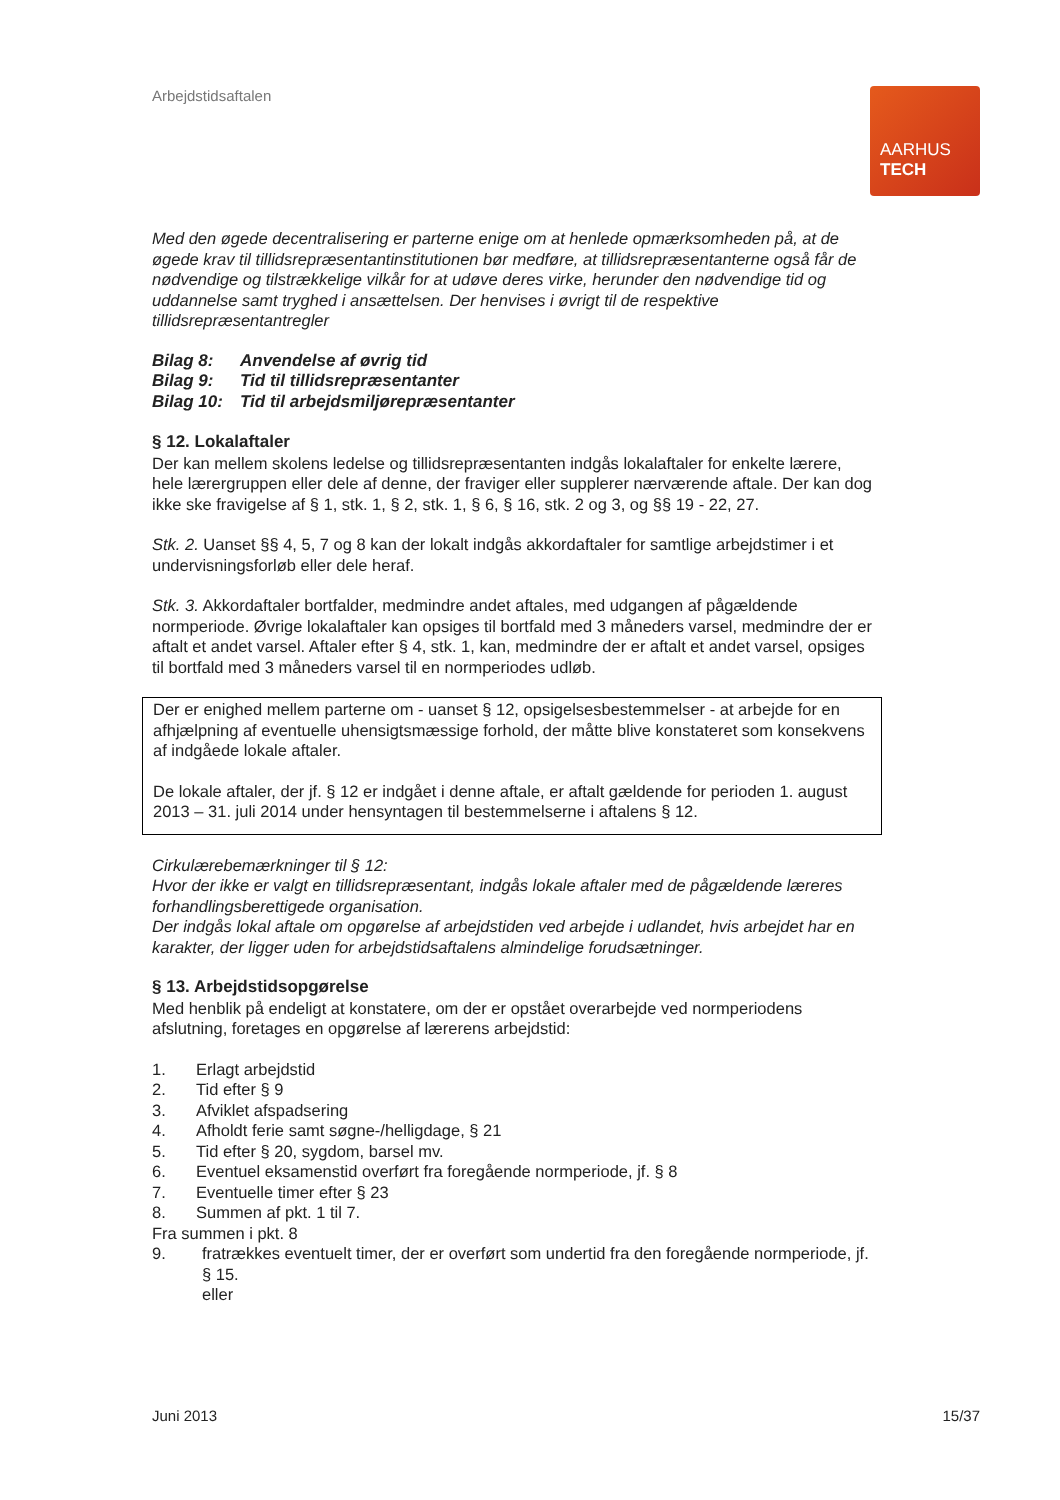Arbejdstidsaftalen
AARHUS
TECH
Med den øgede decentralisering er parterne enige om at henlede opmærksomheden på, at de øgede krav til tillidsrepræsentantinstitutionen bør medføre, at tillidsrepræsentanterne også får de nødvendige og tilstrækkelige vilkår for at udøve deres virke, herunder den nødvendige tid og uddannelse samt tryghed i ansættelsen. Der henvises i øvrigt til de respektive tillidsrepræsentantregler
| Bilag 8: | Anvendelse af øvrig tid |
| Bilag 9: | Tid til tillidsrepræsentanter |
| Bilag 10: | Tid til arbejdsmiljørepræsentanter |
§ 12. Lokalaftaler
Der kan mellem skolens ledelse og tillidsrepræsentanten indgås lokalaftaler for enkelte lærere, hele lærergruppen eller dele af denne, der fraviger eller supplerer nærværende aftale. Der kan dog ikke ske fravigelse af § 1, stk. 1, § 2, stk. 1, § 6, § 16, stk. 2 og 3, og §§ 19 - 22, 27.
Stk. 2. Uanset §§ 4, 5, 7 og 8 kan der lokalt indgås akkordaftaler for samtlige arbejdstimer i et undervisningsforløb eller dele heraf.
Stk. 3. Akkordaftaler bortfalder, medmindre andet aftales, med udgangen af pågældende normperiode. Øvrige lokalaftaler kan opsiges til bortfald med 3 måneders varsel, medmindre der er aftalt et andet varsel. Aftaler efter § 4, stk. 1, kan, medmindre der er aftalt et andet varsel, opsiges til bortfald med 3 måneders varsel til en normperiodes udløb.
Der er enighed mellem parterne om - uanset § 12, opsigelsesbestemmelser - at arbejde for en afhjælpning af eventuelle uhensigtsmæssige forhold, der måtte blive konstateret som konsekvens af indgåede lokale aftaler.
De lokale aftaler, der jf. § 12 er indgået i denne aftale, er aftalt gældende for perioden 1. august 2013 – 31. juli 2014 under hensyntagen til bestemmelserne i aftalens § 12.
Cirkulærebemærkninger til § 12:
Hvor der ikke er valgt en tillidsrepræsentant, indgås lokale aftaler med de pågældende læreres forhandlingsberettigede organisation.
Der indgås lokal aftale om opgørelse af arbejdstiden ved arbejde i udlandet, hvis arbejdet har en karakter, der ligger uden for arbejdstidsaftalens almindelige forudsætninger.
§ 13. Arbejdstidsopgørelse
Med henblik på endeligt at konstatere, om der er opstået overarbejde ved normperiodens afslutning, foretages en opgørelse af lærerens arbejdstid:
1. Erlagt arbejdstid
2. Tid efter § 9
3. Afviklet afspadsering
4. Afholdt ferie samt søgne-/helligdage, § 21
5. Tid efter § 20, sygdom, barsel mv.
6. Eventuel eksamenstid overført fra foregående normperiode, jf. § 8
7. Eventuelle timer efter § 23
8. Summen af pkt. 1 til 7.
Fra summen i pkt. 8
9. fratrækkes eventuelt timer, der er overført som undertid fra den foregående normperiode, jf. § 15.
eller
Juni 2013 15/37